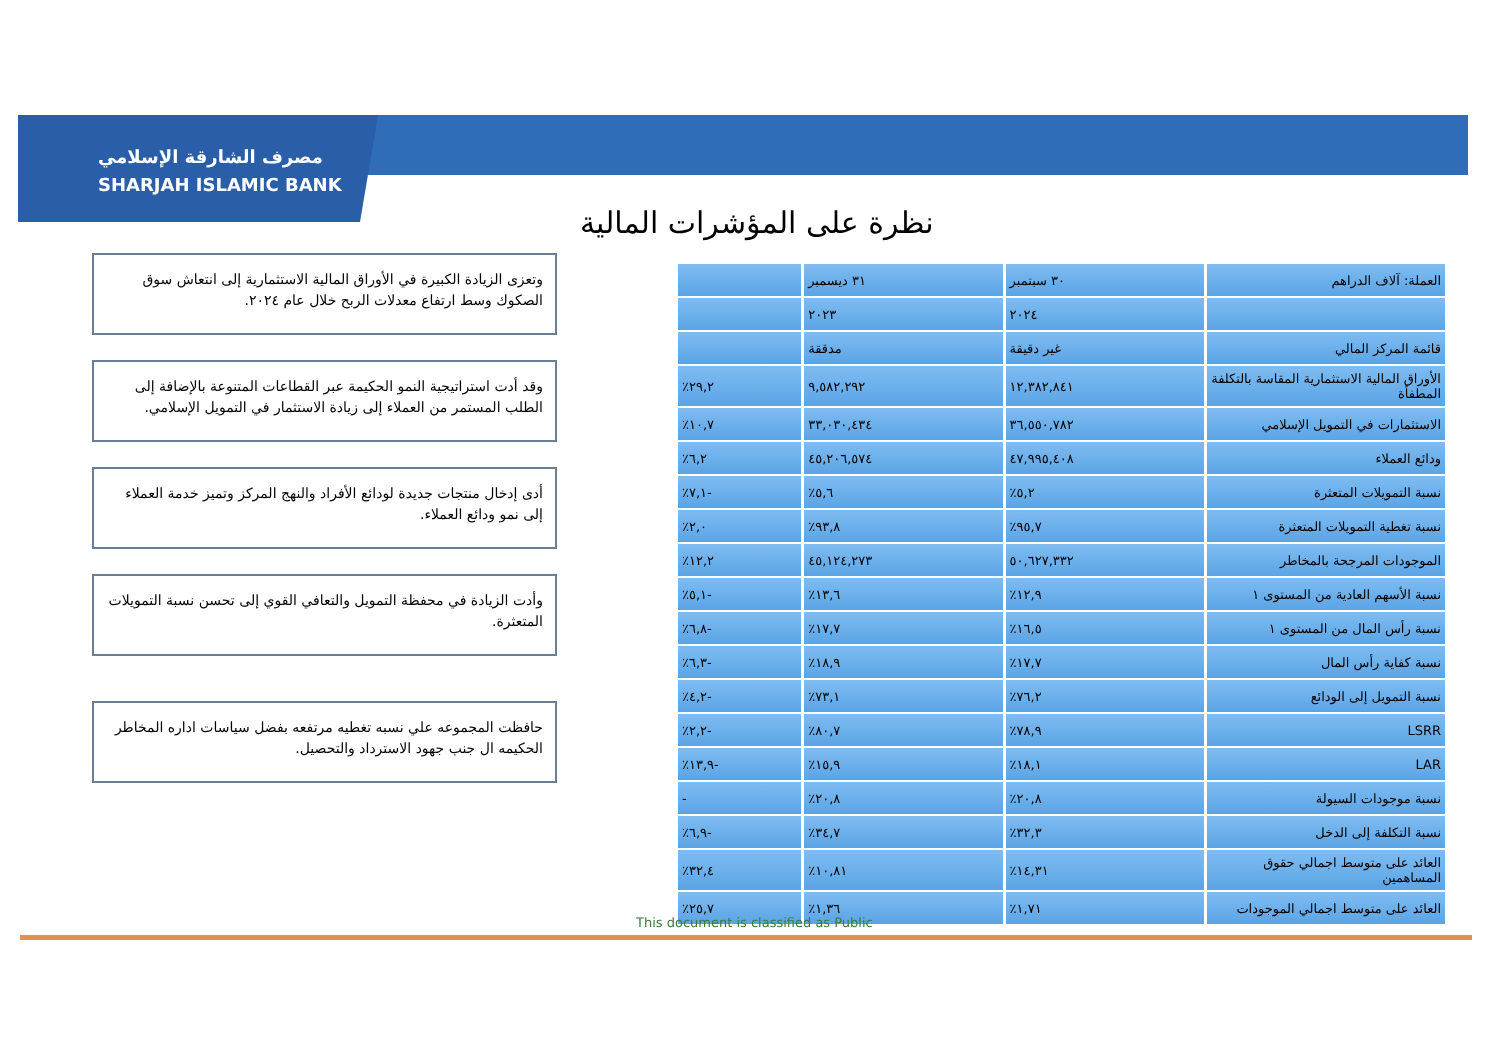مصرف الشارقة الإسلامي
SHARJAH ISLAMIC BANK
نظرة على المؤشرات المالية
وتعزى الزيادة الكبيرة في الأوراق المالية الاستثمارية إلى انتعاش سوق الصكوك وسط ارتفاع معدلات الربح خلال عام ٢٠٢٤.
وقد أدت استراتيجية النمو الحكيمة عبر القطاعات المتنوعة بالإضافة إلى الطلب المستمر من العملاء إلى زيادة الاستثمار في التمويل الإسلامي.
أدى إدخال منتجات جديدة لودائع الأفراد والنهج المركز وتميز خدمة العملاء إلى نمو ودائع العملاء.
وأدت الزيادة في محفظة التمويل والتعافي القوي إلى تحسن نسبة التمويلات المتعثرة.
حافظت المجموعه علي نسبه تغطيه مرتفعه بفضل سياسات اداره المخاطر الحكيمه ال جنب جهود الاسترداد والتحصيل.
| العملة: آلاف الدراهم | ٣٠ سبتمبر | ٣١ ديسمبر | |
| --- | --- | --- | --- |
| | ٢٠٢٤ | ٢٠٢٣ | |
| قائمة المركز المالي | غير دقيقة | مدققة | |
| الأوراق المالية الاستثمارية المقاسة بالتكلفة المطفأة | ١٢,٣٨٢,٨٤١ | ٩,٥٨٢,٢٩٢ | ٢٩,٢٪ |
| الاستثمارات في التمويل الإسلامي | ٣٦,٥٥٠,٧٨٢ | ٣٣,٠٣٠,٤٣٤ | ١٠,٧٪ |
| ودائع العملاء | ٤٧,٩٩٥,٤٠٨ | ٤٥,٢٠٦,٥٧٤ | ٦,٢٪ |
| نسبة التمويلات المتعثرة | ٥,٢٪ | ٥,٦٪ | -٧,١٪ |
| نسبة تغطية التمويلات المتعثرة | ٩٥,٧٪ | ٩٣,٨٪ | ٢,٠٪ |
| الموجودات المرجحة بالمخاطر | ٥٠,٦٢٧,٣٣٢ | ٤٥,١٢٤,٢٧٣ | ١٢,٢٪ |
| نسبة الأسهم العادية من المستوى ١ | ١٢,٩٪ | ١٣,٦٪ | -٥,١٪ |
| نسبة رأس المال من المستوى ١ | ١٦,٥٪ | ١٧,٧٪ | -٦,٨٪ |
| نسبة كفاية رأس المال | ١٧,٧٪ | ١٨,٩٪ | -٦,٣٪ |
| نسبة التمويل إلى الودائع | ٧٦,٢٪ | ٧٣,١٪ | -٤,٢٪ |
| LSRR | ٧٨,٩٪ | ٨٠,٧٪ | -٢,٢٪ |
| LAR | ١٨,١٪ | ١٥,٩٪ | -١٣,٩٪ |
| نسبة موجودات السيولة | ٢٠,٨٪ | ٢٠,٨٪ | - |
| نسبة التكلفة إلى الدخل | ٣٢,٣٪ | ٣٤,٧٪ | -٦,٩٪ |
| العائد على متوسط اجمالي حقوق المساهمين | ١٤,٣١٪ | ١٠,٨١٪ | ٣٢,٤٪ |
| العائد على متوسط اجمالي الموجودات | ١,٧١٪ | ١,٣٦٪ | ٢٥,٧٪ |
This document is classified as Public